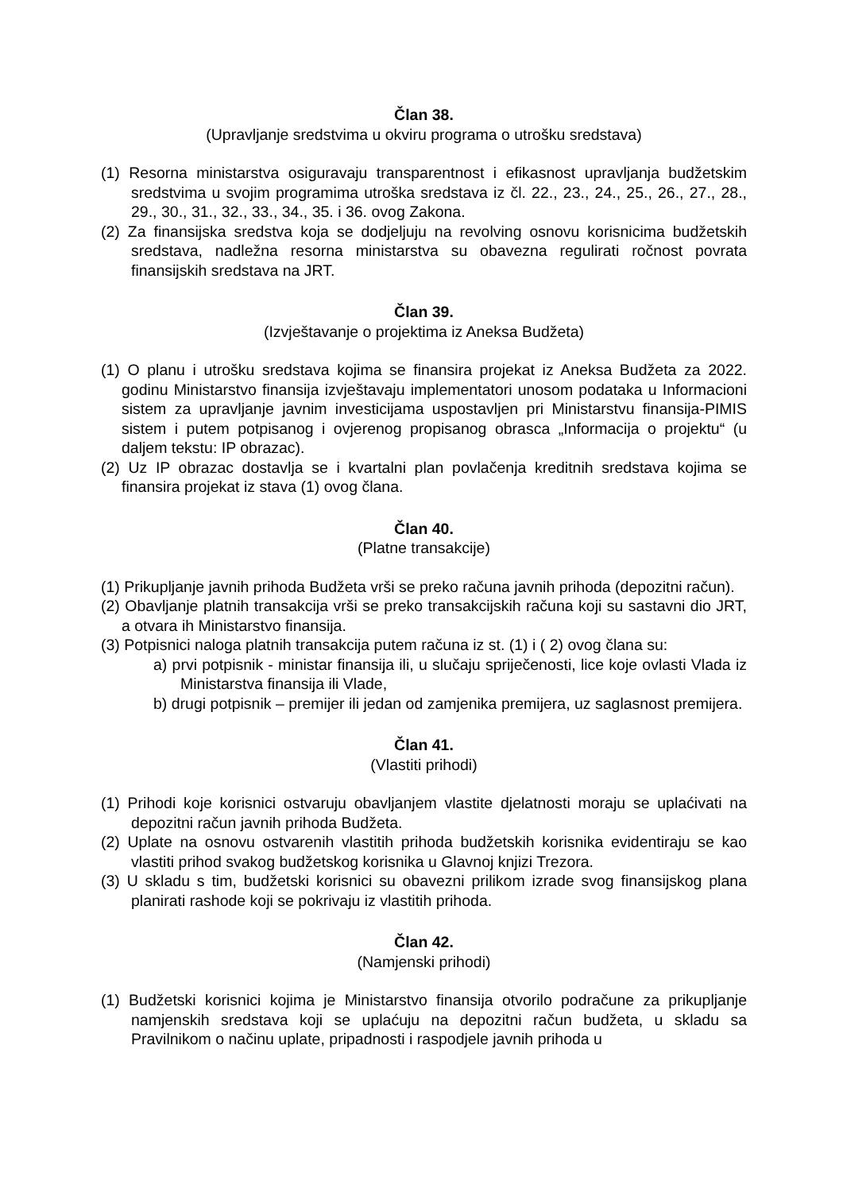Član 38.
(Upravljanje sredstvima u okviru programa o utrošku sredstava)
(1) Resorna ministarstva osiguravaju transparentnost i efikasnost upravljanja budžetskim sredstvima u svojim programima utroška sredstava iz čl. 22., 23., 24., 25., 26., 27., 28., 29., 30., 31., 32., 33., 34., 35. i 36. ovog Zakona.
(2) Za finansijska sredstva koja se dodjeljuju na revolving osnovu korisnicima budžetskih sredstava, nadležna resorna ministarstva su obavezna regulirati ročnost povrata finansijskih sredstava na JRT.
Član 39.
(Izvještavanje o projektima iz Aneksa Budžeta)
(1) O planu i utrošku sredstava kojima se finansira projekat iz Aneksa Budžeta za 2022. godinu Ministarstvo finansija izvještavaju implementatori unosom podataka u Informacioni sistem za upravljanje javnim investicijama uspostavljen pri Ministarstvu finansija-PIMIS sistem i putem potpisanog i ovjerenog propisanog obrasca „Informacija o projektu“ (u daljem tekstu: IP obrazac).
(2) Uz IP obrazac dostavlja se i kvartalni plan povlačenja kreditnih sredstava kojima se finansira projekat iz stava (1) ovog člana.
Član 40.
(Platne transakcije)
(1) Prikupljanje javnih prihoda Budžeta vrši se preko računa javnih prihoda (depozitni račun).
(2) Obavljanje platnih transakcija vrši se preko transakcijskih računa koji su sastavni dio JRT, a otvara ih Ministarstvo finansija.
(3) Potpisnici naloga platnih transakcija putem računa iz st. (1) i ( 2) ovog člana su:
a) prvi potpisnik - ministar finansija ili, u slučaju spriječenosti, lice koje ovlasti Vlada iz Ministarstva finansija ili Vlade,
b) drugi potpisnik – premijer ili jedan od zamjenika premijera, uz saglasnost premijera.
Član 41.
(Vlastiti prihodi)
(1) Prihodi koje korisnici ostvaruju obavljanjem vlastite djelatnosti moraju se uplaćivati na depozitni račun javnih prihoda Budžeta.
(2) Uplate na osnovu ostvarenih vlastitih prihoda budžetskih korisnika evidentiraju se kao vlastiti prihod svakog budžetskog korisnika u Glavnoj knjizi Trezora.
(3) U skladu s tim, budžetski korisnici su obavezni prilikom izrade svog finansijskog plana planirati rashode koji se pokrivaju iz vlastitih prihoda.
Član 42.
(Namjenski prihodi)
(1) Budžetski korisnici kojima je Ministarstvo finansija otvorilo podračune za prikupljanje namjenskih sredstava koji se uplaćuju na depozitni račun budžeta, u skladu sa Pravilnikom o načinu uplate, pripadnosti i raspodjele javnih prihoda u